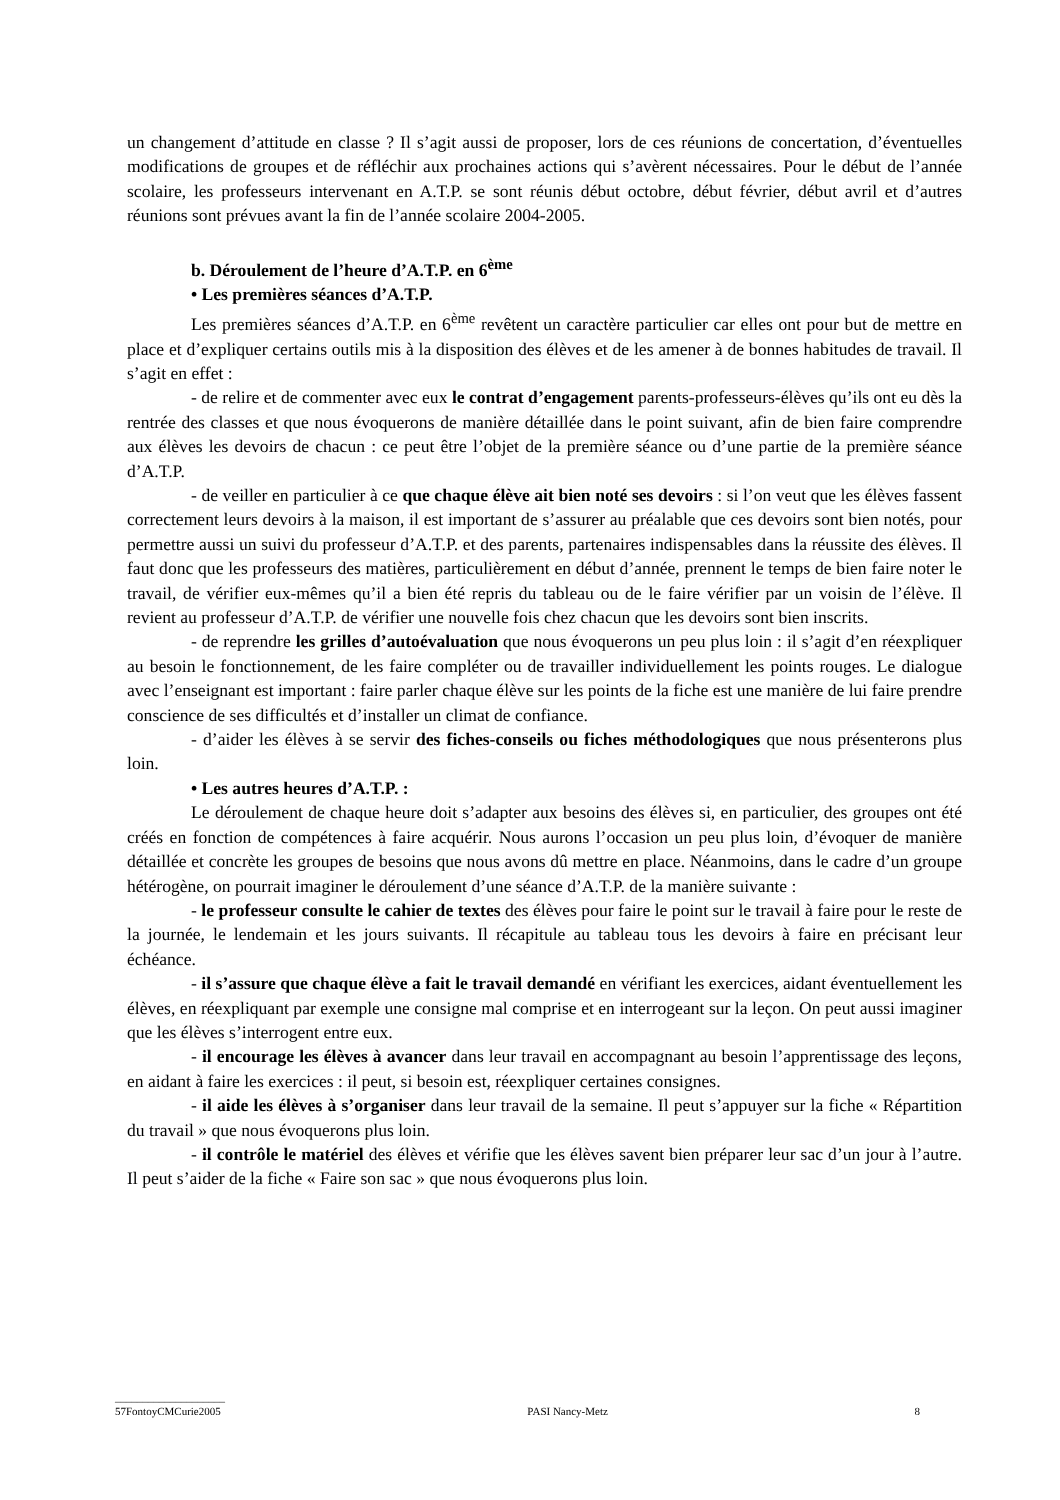un changement d’attitude en classe ? Il s’agit aussi de proposer, lors de ces réunions de concertation, d’éventuelles modifications de groupes et de réfléchir aux prochaines actions qui s’avèrent nécessaires. Pour le début de l’année scolaire, les professeurs intervenant en A.T.P. se sont réunis début octobre, début février, début avril et d’autres réunions sont prévues avant la fin de l’année scolaire 2004-2005.
b. Déroulement de l’heure d’A.T.P. en 6<sup>ème</sup>
• Les premières séances d’A.T.P.
Les premières séances d’A.T.P. en 6<sup>ème</sup> revêtent un caractère particulier car elles ont pour but de mettre en place et d’expliquer certains outils mis à la disposition des élèves et de les amener à de bonnes habitudes de travail. Il s’agit en effet :
- de relire et de commenter avec eux le contrat d’engagement parents-professeurs-élèves qu’ils ont eu dès la rentrée des classes et que nous évoquerons de manière détaillée dans le point suivant, afin de bien faire comprendre aux élèves les devoirs de chacun : ce peut être l’objet de la première séance ou d’une partie de la première séance d’A.T.P.
- de veiller en particulier à ce que chaque élève ait bien noté ses devoirs : si l’on veut que les élèves fassent correctement leurs devoirs à la maison, il est important de s’assurer au préalable que ces devoirs sont bien notés, pour permettre aussi un suivi du professeur d’A.T.P. et des parents, partenaires indispensables dans la réussite des élèves. Il faut donc que les professeurs des matières, particulièrement en début d’année, prennent le temps de bien faire noter le travail, de vérifier eux-mêmes qu’il a bien été repris du tableau ou de le faire vérifier par un voisin de l’élève. Il revient au professeur d’A.T.P. de vérifier une nouvelle fois chez chacun que les devoirs sont bien inscrits.
- de reprendre les grilles d’autoévaluation que nous évoquerons un peu plus loin : il s’agit d’en réexpliquer au besoin le fonctionnement, de les faire compléter ou de travailler individuellement les points rouges. Le dialogue avec l’enseignant est important : faire parler chaque élève sur les points de la fiche est une manière de lui faire prendre conscience de ses difficultés et d’installer un climat de confiance.
- d’aider les élèves à se servir des fiches-conseils ou fiches méthodologiques que nous présenterons plus loin.
• Les autres heures d’A.T.P. :
Le déroulement de chaque heure doit s’adapter aux besoins des élèves si, en particulier, des groupes ont été créés en fonction de compétences à faire acquérir. Nous aurons l’occasion un peu plus loin, d’évoquer de manière détaillée et concrète les groupes de besoins que nous avons dû mettre en place. Néanmoins, dans le cadre d’un groupe hétérogène, on pourrait imaginer le déroulement d’une séance d’A.T.P. de la manière suivante :
- le professeur consulte le cahier de textes des élèves pour faire le point sur le travail à faire pour le reste de la journée, le lendemain et les jours suivants. Il récapitule au tableau tous les devoirs à faire en précisant leur échéance.
- il s’assure que chaque élève a fait le travail demandé en vérifiant les exercices, aidant éventuellement les élèves, en réexpliquant par exemple une consigne mal comprise et en interrogeant sur la leçon. On peut aussi imaginer que les élèves s’interrogent entre eux.
- il encourage les élèves à avancer dans leur travail en accompagnant au besoin l’apprentissage des leçons, en aidant à faire les exercices : il peut, si besoin est, réexpliquer certaines consignes.
- il aide les élèves à s’organiser dans leur travail de la semaine. Il peut s’appuyer sur la fiche « Répartition du travail » que nous évoquerons plus loin.
- il contrôle le matériel des élèves et vérifie que les élèves savent bien préparer leur sac d’un jour à l’autre. Il peut s’aider de la fiche « Faire son sac » que nous évoquerons plus loin.
____________________
57FontoyCMCurie2005 PASI Nancy-Metz 8